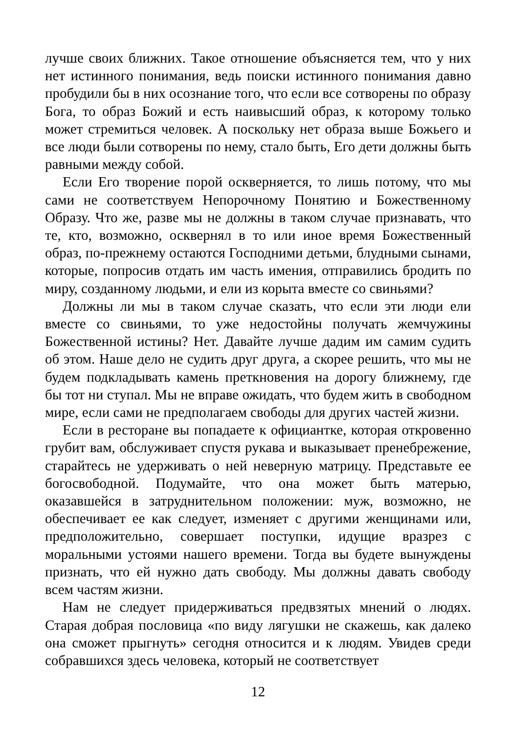лучше своих ближних. Такое отношение объясняется тем, что у них нет истинного понимания, ведь поиски истинного понимания давно пробудили бы в них осознание того, что если все сотворены по образу Бога, то образ Божий и есть наивысший образ, к которому только может стремиться человек. А поскольку нет образа выше Божьего и все люди были сотворены по нему, стало быть, Его дети должны быть равными между собой.
Если Его творение порой оскверняется, то лишь потому, что мы сами не соответствуем Непорочному Понятию и Божественному Образу. Что же, разве мы не должны в таком случае признавать, что те, кто, возможно, осквернял в то или иное время Божественный образ, по-прежнему остаются Господними детьми, блудными сынами, которые, попросив отдать им часть имения, отправились бродить по миру, созданному людьми, и ели из корыта вместе со свиньями?
Должны ли мы в таком случае сказать, что если эти люди ели вместе со свиньями, то уже недостойны получать жемчужины Божественной истины? Нет. Давайте лучше дадим им самим судить об этом. Наше дело не судить друг друга, а скорее решить, что мы не будем подкладывать камень преткновения на дорогу ближнему, где бы тот ни ступал. Мы не вправе ожидать, что будем жить в свободном мире, если сами не предполагаем свободы для других частей жизни.
Если в ресторане вы попадаете к официантке, которая откровенно грубит вам, обслуживает спустя рукава и выказывает пренебрежение, старайтесь не удерживать о ней неверную матрицу. Представьте ее богосвободной. Подумайте, что она может быть матерью, оказавшейся в затруднительном положении: муж, возможно, не обеспечивает ее как следует, изменяет с другими женщинами или, предположительно, совершает поступки, идущие вразрез с моральными устоями нашего времени. Тогда вы будете вынуждены признать, что ей нужно дать свободу. Мы должны давать свободу всем частям жизни.
Нам не следует придерживаться предвзятых мнений о людях. Старая добрая пословица «по виду лягушки не скажешь, как далеко она сможет прыгнуть» сегодня относится и к людям. Увидев среди собравшихся здесь человека, который не соответствует
12